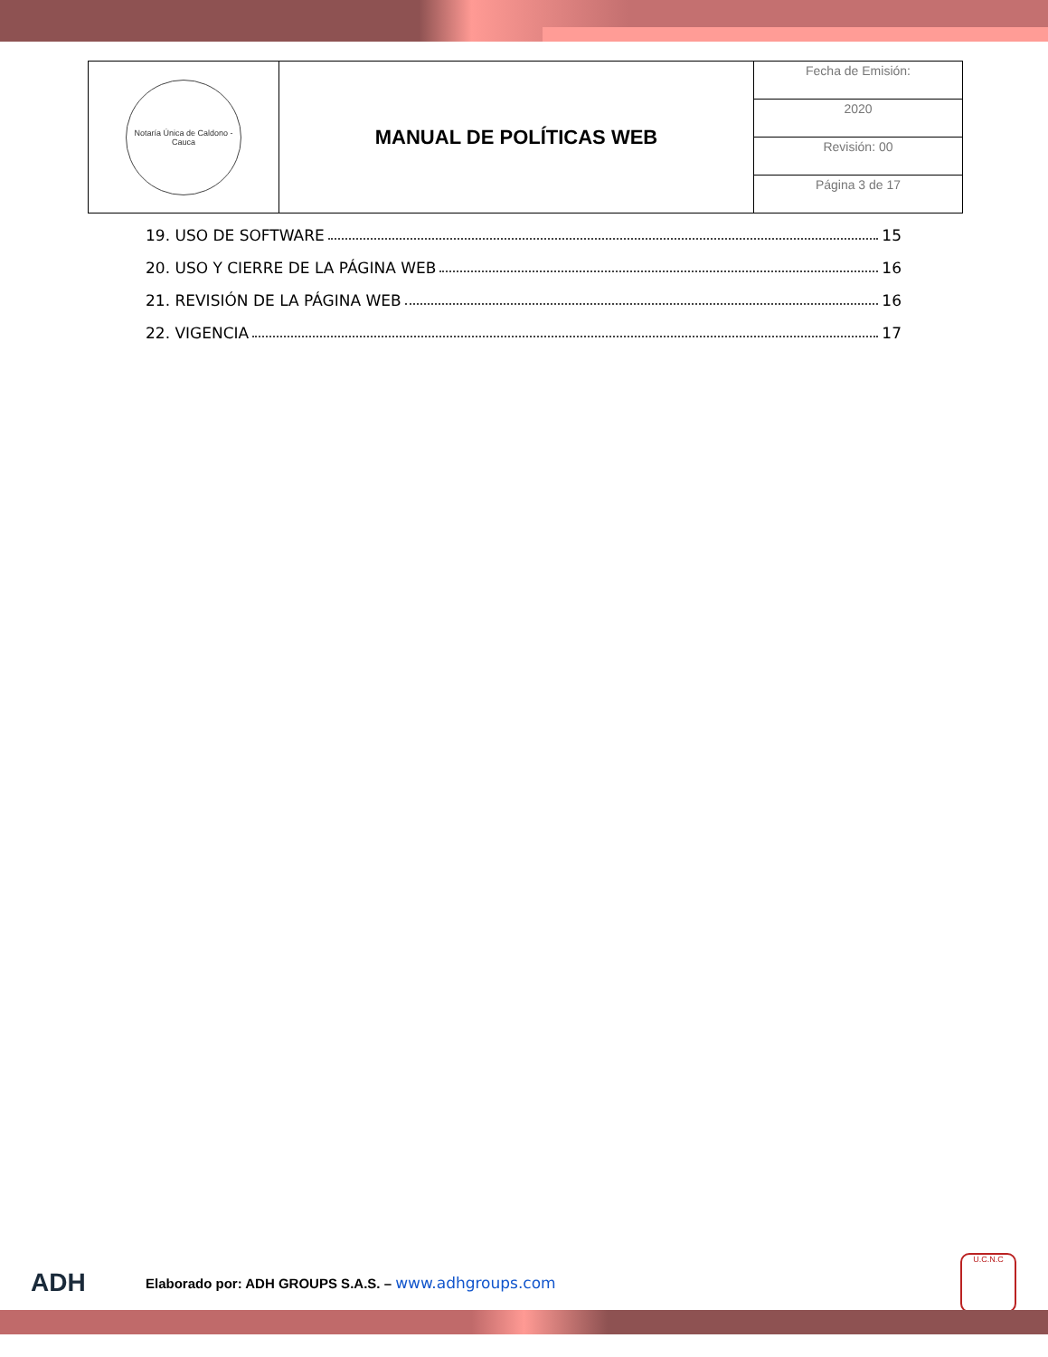| Notaría Única de Caldono - Cauca | MANUAL DE POLÍTICAS WEB | Fecha de Emisión: |
| | | 2020 |
| | | Revisión: 00 |
| | | Página 3 de 17 |
19. USO DE SOFTWARE 15
20. USO Y CIERRE DE LA PÁGINA WEB 16
21. REVISIÓN DE LA PÁGINA WEB 16
22. VIGENCIA 17
ADH
Elaborado por: ADH GROUPS S.A.S. – www.adhgroups.com
U.C.N.C